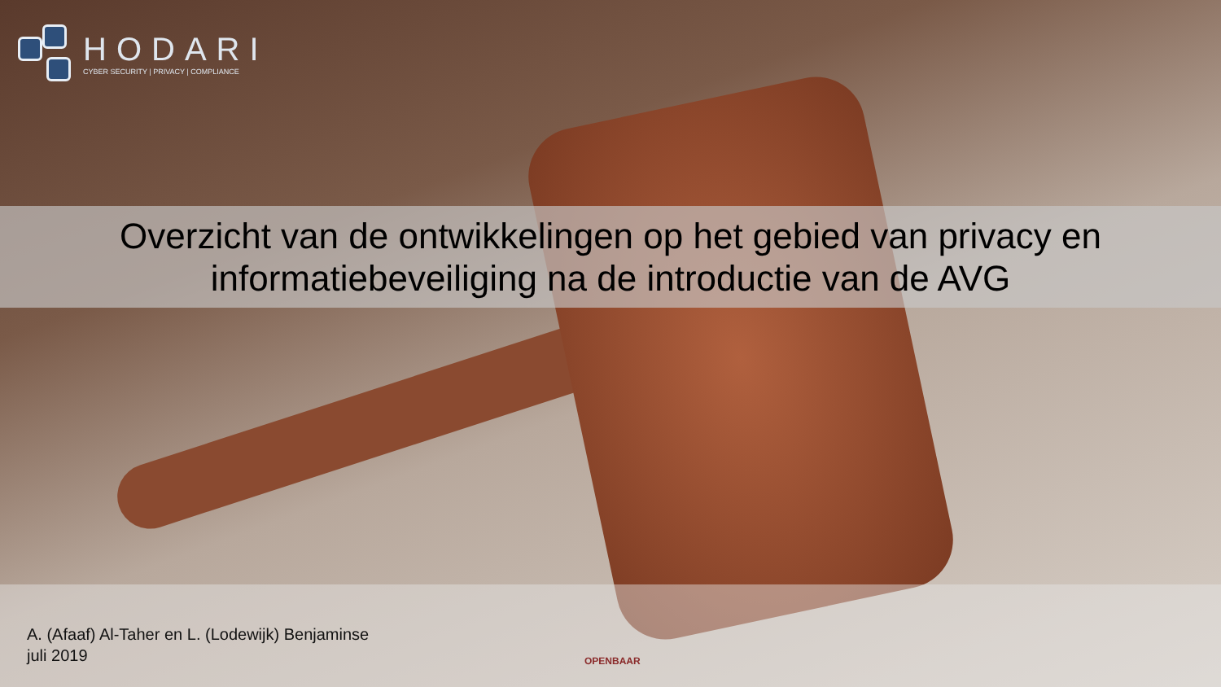HODARI
CYBER SECURITY | PRIVACY | COMPLIANCE
Overzicht van de ontwikkelingen op het gebied van privacy en
informatiebeveiliging na de introductie van de AVG
A. (Afaaf) Al-Taher en L. (Lodewijk) Benjaminse
juli 2019
OPENBAAR